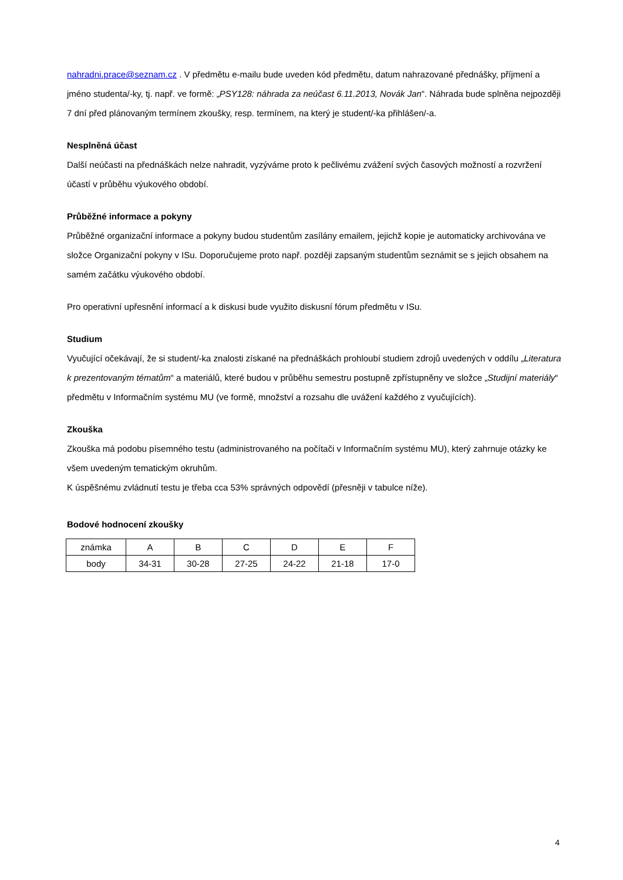nahradni.prace@seznam.cz . V předmětu e-mailu bude uveden kód předmětu, datum nahrazované přednášky, příjmení a jméno studenta/-ky, tj. např. ve formě: „PSY128: náhrada za neúčast 6.11.2013, Novák Jan“. Náhrada bude splněna nejpozději 7 dní před plánovaným termínem zkoušky, resp. termínem, na který je student/-ka přihlášen/-a.
Nesplněná účast
Další neúčasti na přednáškách nelze nahradit, vyzýváme proto k pečlivému zvážení svých časových možností a rozvržení účastí v průběhu výukového období.
Průběžné informace a pokyny
Průběžné organizační informace a pokyny budou studentům zasílány emailem, jejichž kopie je automaticky archivována ve složce Organizační pokyny v ISu. Doporučujeme proto např. později zapsaným studentům seznámit se s jejich obsahem na samém začátku výukového období.
Pro operativní upřesnění informací a k diskusi bude využito diskusní fórum předmětu v ISu.
Studium
Vyučující očekávají, že si student/-ka znalosti získané na přednáškách prohloubí studiem zdrojů uvedených v oddílu „Literatura k prezentovaným tématům“ a materiálů, které budou v průběhu semestru postupně zpřístupněny ve složce „Studijní materiály“ předmětu v Informačním systému MU (ve formě, množství a rozsahu dle uvážení každého z vyučujících).
Zkouška
Zkouška má podobu písemného testu (administrovaného na počítači v Informačním systému MU), který zahrnuje otázky ke všem uvedeným tematickým okruhům.
K úspěšnému zvládnutí testu je třeba cca 53% správných odpovědí (přesněji v tabulce níže).
Bodové hodnocení zkoušky
| známka | A | B | C | D | E | F |
| body | 34-31 | 30-28 | 27-25 | 24-22 | 21-18 | 17-0 |
4